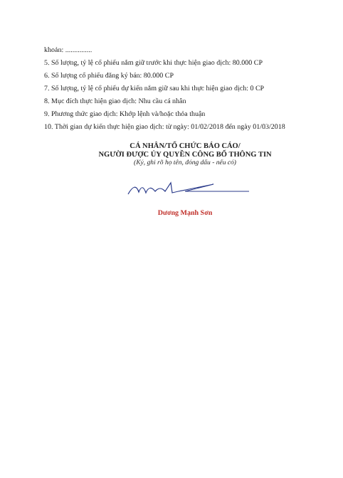khoản: ...............
5. Số lượng, tỷ lệ cổ phiếu nắm giữ trước khi thực hiện giao dịch: 80.000 CP
6. Số lượng cổ phiếu đăng ký bán: 80.000 CP
7. Số lượng, tỷ lệ cổ phiếu dự kiến nắm giữ sau khi thực hiện giao dịch: 0 CP
8. Mục đích thực hiện giao dịch: Nhu cầu cá nhân
9. Phương thức giao dịch: Khớp lệnh và/hoặc thỏa thuận
10. Thời gian dự kiến thực hiện giao dịch: từ ngày: 01/02/2018 đến ngày 01/03/2018
CÁ NHÂN/TỔ CHỨC BÁO CÁO/
NGƯỜI ĐƯỢC ỦY QUYỀN CÔNG BỐ THÔNG TIN
(Ký, ghi rõ họ tên, đóng dấu - nếu có)
Dương Mạnh Sơn